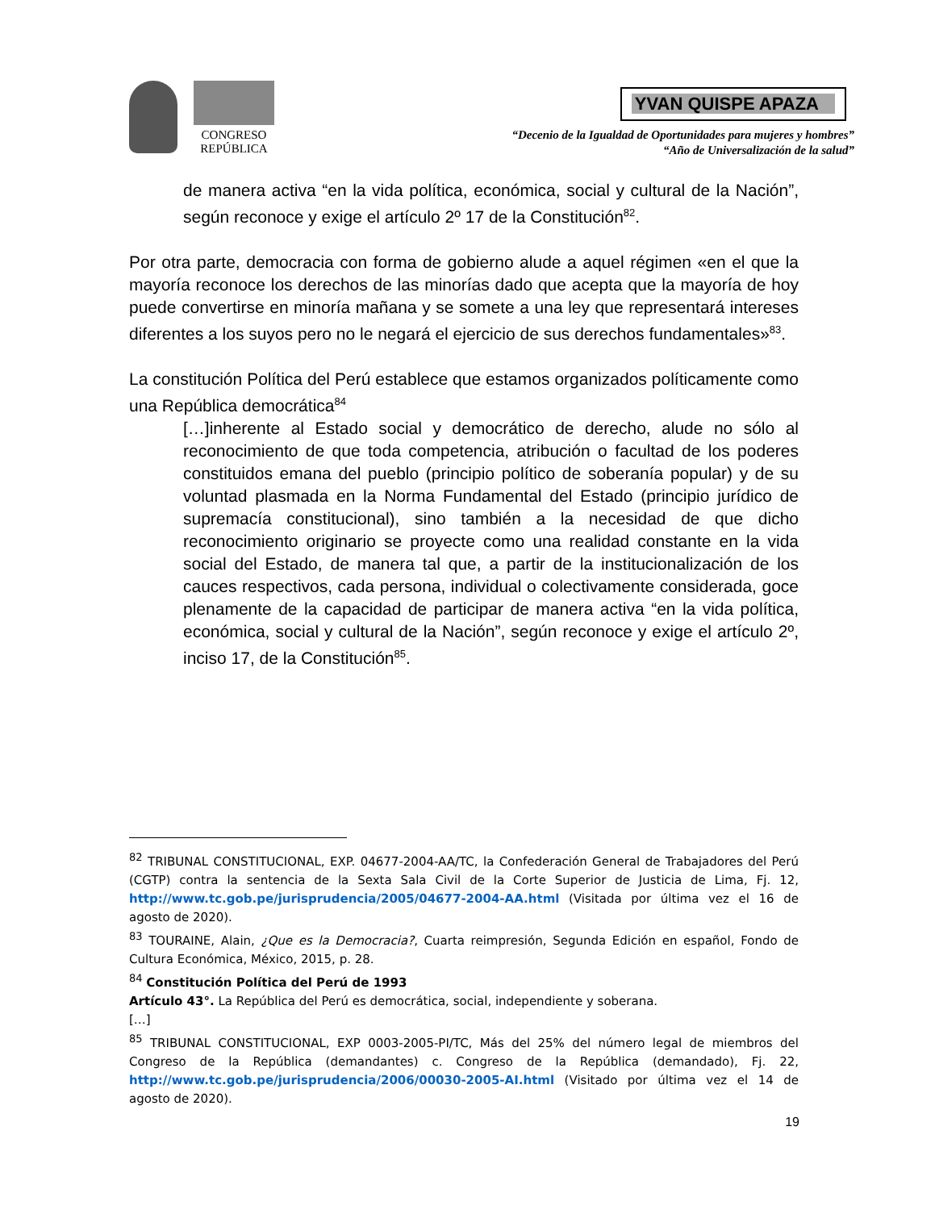CONGRESO
REPÚBLICA
YVAN QUISPE APAZA
“Decenio de la Igualdad de Oportunidades para mujeres y hombres”
“Año de Universalización de la salud”
de manera activa “en la vida política, económica, social y cultural de la Nación”, según reconoce y exige el artículo 2º 17 de la Constitución<sup>82</sup>.
Por otra parte, democracia con forma de gobierno alude a aquel régimen «en el que la mayoría reconoce los derechos de las minorías dado que acepta que la mayoría de hoy puede convertirse en minoría mañana y se somete a una ley que representará intereses diferentes a los suyos pero no le negará el ejercicio de sus derechos fundamentales»<sup>83</sup>.
La constitución Política del Perú establece que estamos organizados políticamente como una República democrática<sup>84</sup>
[…]inherente al Estado social y democrático de derecho, alude no sólo al reconocimiento de que toda competencia, atribución o facultad de los poderes constituidos emana del pueblo (principio político de soberanía popular) y de su voluntad plasmada en la Norma Fundamental del Estado (principio jurídico de supremacía constitucional), sino también a la necesidad de que dicho reconocimiento originario se proyecte como una realidad constante en la vida social del Estado, de manera tal que, a partir de la institucionalización de los cauces respectivos, cada persona, individual o colectivamente considerada, goce plenamente de la capacidad de participar de manera activa “en la vida política, económica, social y cultural de la Nación”, según reconoce y exige el artículo 2º, inciso 17, de la Constitución<sup>85</sup>.
<sup>82</sup> TRIBUNAL CONSTITUCIONAL, EXP. 04677-2004-AA/TC, la Confederación General de Trabajadores del Perú (CGTP) contra la sentencia de la Sexta Sala Civil de la Corte Superior de Justicia de Lima, Fj. 12, http://www.tc.gob.pe/jurisprudencia/2005/04677-2004-AA.html (Visitada por última vez el 16 de agosto de 2020).
<sup>83</sup> TOURAINE, Alain, ¿Que es la Democracia?, Cuarta reimpresión, Segunda Edición en español, Fondo de Cultura Económica, México, 2015, p. 28.
<sup>84</sup> Constitución Política del Perú de 1993
Artículo 43°. La República del Perú es democrática, social, independiente y soberana.
[…]
<sup>85</sup> TRIBUNAL CONSTITUCIONAL, EXP 0003-2005-PI/TC, Más del 25% del número legal de miembros del Congreso de la República (demandantes) c. Congreso de la República (demandado), Fj. 22, http://www.tc.gob.pe/jurisprudencia/2006/00030-2005-AI.html (Visitado por última vez el 14 de agosto de 2020).
19